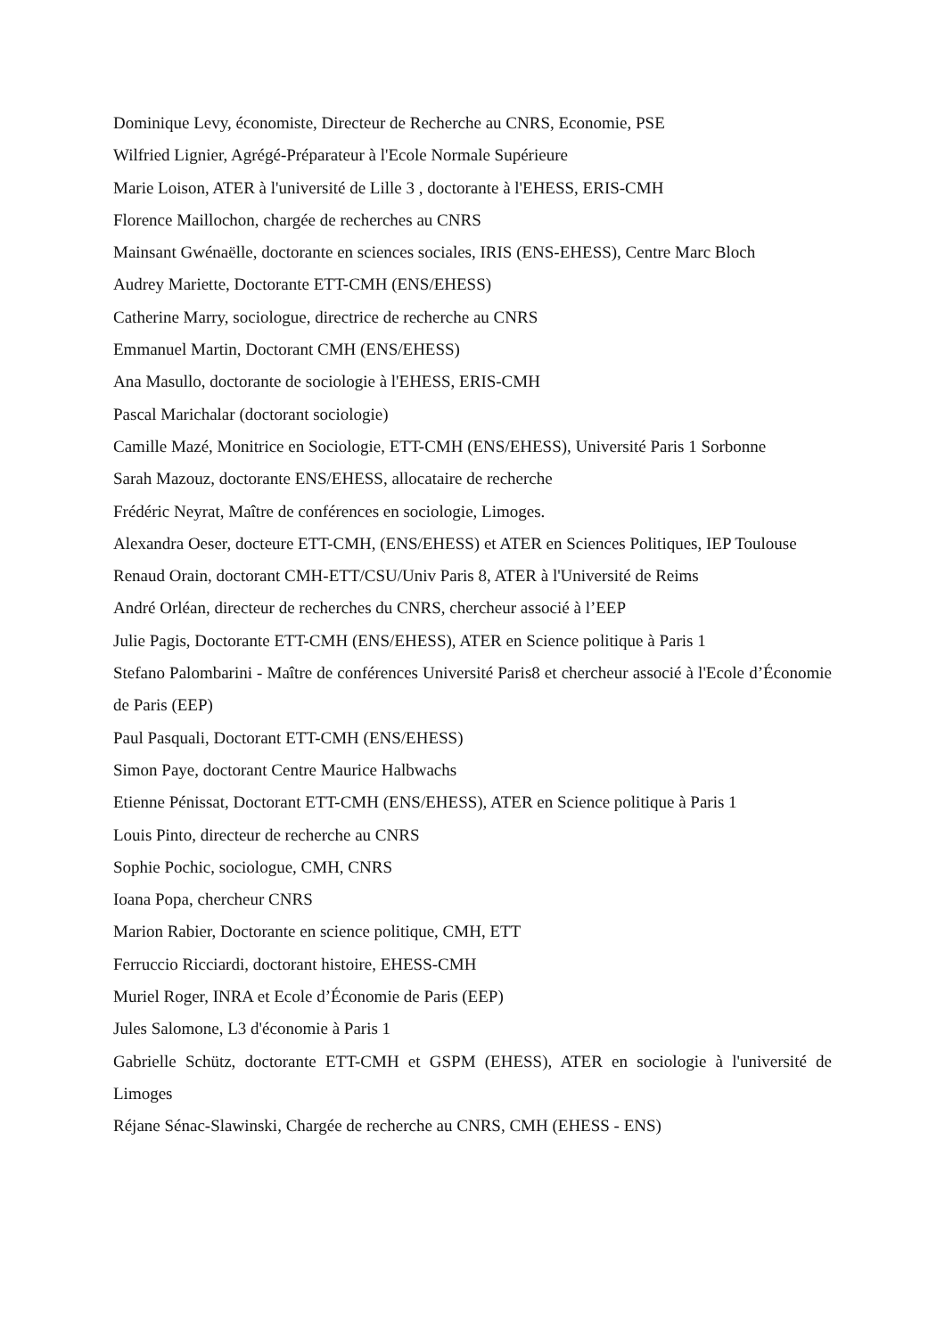Dominique Levy, économiste, Directeur de Recherche au CNRS, Economie, PSE
Wilfried Lignier, Agrégé-Préparateur à l'Ecole Normale Supérieure
Marie Loison, ATER à l'université de Lille 3 , doctorante à l'EHESS, ERIS-CMH
Florence Maillochon, chargée de recherches au CNRS
Mainsant Gwénaëlle, doctorante en sciences sociales, IRIS (ENS-EHESS), Centre Marc Bloch
Audrey Mariette, Doctorante ETT-CMH (ENS/EHESS)
Catherine Marry, sociologue, directrice de recherche au CNRS
Emmanuel Martin, Doctorant CMH (ENS/EHESS)
Ana Masullo, doctorante de sociologie à l'EHESS, ERIS-CMH
Pascal Marichalar (doctorant sociologie)
Camille Mazé, Monitrice en Sociologie, ETT-CMH (ENS/EHESS), Université Paris 1 Sorbonne
Sarah Mazouz, doctorante ENS/EHESS, allocataire de recherche
Frédéric Neyrat, Maître de conférences en sociologie, Limoges.
Alexandra Oeser, docteure ETT-CMH, (ENS/EHESS) et ATER en Sciences Politiques, IEP Toulouse
Renaud Orain, doctorant CMH-ETT/CSU/Univ Paris 8, ATER à l'Université de Reims
André Orléan, directeur de recherches du CNRS, chercheur associé à l’EEP
Julie Pagis, Doctorante ETT-CMH (ENS/EHESS), ATER en Science politique à Paris 1
Stefano Palombarini - Maître de conférences Université Paris8 et chercheur associé à l'Ecole d’Économie de Paris (EEP)
Paul Pasquali, Doctorant ETT-CMH (ENS/EHESS)
Simon Paye, doctorant Centre Maurice Halbwachs
Etienne Pénissat, Doctorant ETT-CMH (ENS/EHESS), ATER en Science politique à Paris 1
Louis Pinto, directeur de recherche au CNRS
Sophie Pochic, sociologue, CMH, CNRS
Ioana Popa, chercheur CNRS
Marion Rabier, Doctorante en science politique, CMH, ETT
Ferruccio Ricciardi, doctorant histoire, EHESS-CMH
Muriel Roger, INRA et Ecole d’Économie de Paris (EEP)
Jules Salomone, L3 d'économie à Paris 1
Gabrielle Schütz, doctorante ETT-CMH et GSPM (EHESS), ATER en sociologie à l'université de Limoges
Réjane Sénac-Slawinski, Chargée de recherche au CNRS, CMH (EHESS - ENS)